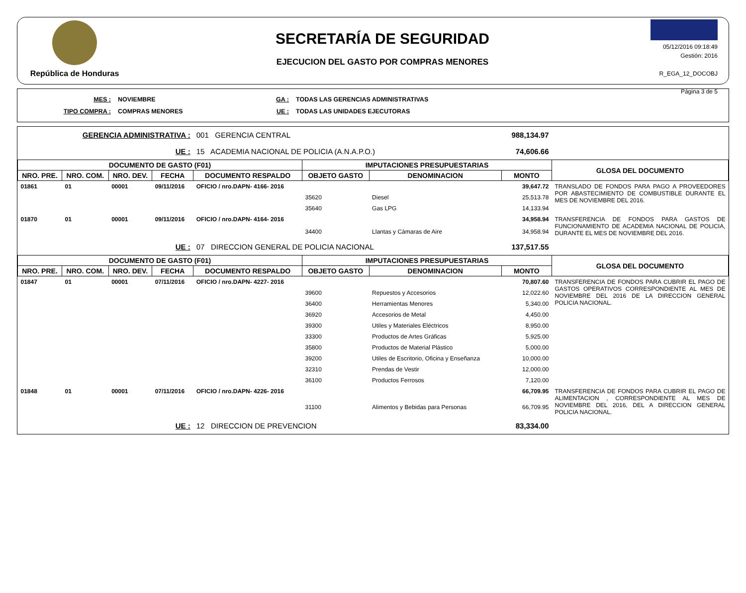República de Honduras
SECRETARÍA DE SEGURIDAD
EJECUCION DEL GASTO POR COMPRAS MENORES
05/12/2016 09:18:49
Gestión: 2016
R_EGA_12_DOCOBJ
Página 3 de 5
| MES : | NOVIEMBRE | GA : | TODAS LAS GERENCIAS ADMINISTRATIVAS |
| TIPO COMPRA : | COMPRAS MENORES | UE : | TODAS LAS UNIDADES EJECUTORAS |
| GERENCIA ADMINISTRATIVA : | | | | 001 GERENCIA CENTRAL | | | 988,134.97 | |
| UE : | | | | 15 ACADEMIA NACIONAL DE POLICIA (A.N.A.P.O.) | | | 74,606.66 | |
| DOCUMENTO DE GASTO (F01) | | | | | IMPUTACIONES PRESUPUESTARIAS | | | GLOSA DEL DOCUMENTO |
| NRO. PRE. | NRO. COM. | NRO. DEV. | FECHA | DOCUMENTO RESPALDO | OBJETO GASTO | DENOMINACION | MONTO | |
| 01861 | 01 | 00001 | 09/11/2016 | OFICIO / nro.DAPN- 4166- 2016 | | | 39,647.72 | TRANSLADO DE FONDOS PARA PAGO A PROVEEDORES POR ABASTECIMIENTO DE COMBUSTIBLE DURANTE EL MES DE NOVIEMBRE DEL 2016. |
| | | | | | 35620 | Diesel | 25,513.78 | |
| | | | | | 35640 | Gas LPG | 14,133.94 | |
| 01870 | 01 | 00001 | 09/11/2016 | OFICIO / nro.DAPN- 4164- 2016 | | | 34,958.94 | TRANSFERENCIA DE FONDOS PARA GASTOS DE FUNCIONAMIENTO DE ACADEMIA NACIONAL DE POLICIA, DURANTE EL MES DE NOVIEMBRE DEL 2016. |
| | | | | | 34400 | Llantas y Cámaras de Aire | 34,958.94 | |
| UE : | | | | 07 DIRECCION GENERAL DE POLICIA NACIONAL | | | 137,517.55 | |
| DOCUMENTO DE GASTO (F01) | | | | | IMPUTACIONES PRESUPUESTARIAS | | | GLOSA DEL DOCUMENTO |
| NRO. PRE. | NRO. COM. | NRO. DEV. | FECHA | DOCUMENTO RESPALDO | OBJETO GASTO | DENOMINACION | MONTO | |
| 01847 | 01 | 00001 | 07/11/2016 | OFICIO / nro.DAPN- 4227- 2016 | | | 70,807.60 | TRANSFERENCIA DE FONDOS PARA CUBRIR EL PAGO DE GASTOS OPERATIVOS CORRESPONDIENTE AL MES DE NOVIEMBRE DEL 2016 DE LA DIRECCION GENERAL POLICIA NACIONAL. |
| | | | | | 39600 | Repuestos y Accesorios | 12,022.60 | |
| | | | | | 36400 | Herramientas Menores | 5,340.00 | |
| | | | | | 36920 | Accesorios de Metal | 4,450.00 | |
| | | | | | 39300 | Utiles y Materiales Eléctricos | 8,950.00 | |
| | | | | | 33300 | Productos de Artes Gráficas | 5,925.00 | |
| | | | | | 35800 | Productos de Material Plástico | 5,000.00 | |
| | | | | | 39200 | Utiles de Escritorio, Oficina y Enseñanza | 10,000.00 | |
| | | | | | 32310 | Prendas de Vestir | 12,000.00 | |
| | | | | | 36100 | Productos Ferrosos | 7,120.00 | |
| 01848 | 01 | 00001 | 07/11/2016 | OFICIO / nro.DAPN- 4226- 2016 | | | 66,709.95 | TRANSFERENCIA DE FONDOS PARA CUBRIR EL PAGO DE ALIMENTACION , CORRESPONDIENTE AL MES DE NOVIEMBRE DEL 2016, DEL A DIRECCION GENERAL POLICIA NACIONAL. |
| | | | | | 31100 | Alimentos y Bebidas para Personas | 66,709.95 | |
| UE : | | | | 12 DIRECCION DE PREVENCION | | | 83,334.00 | |